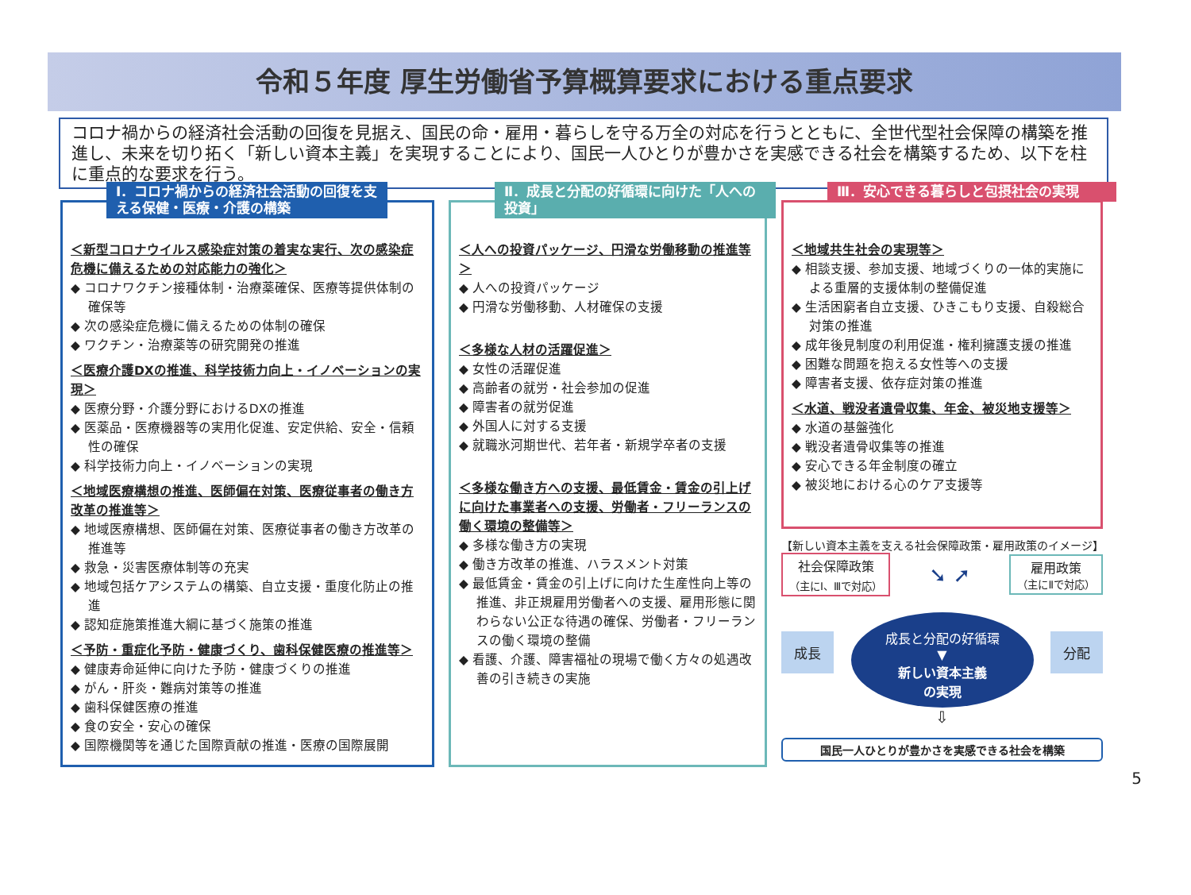令和５年度 厚生労働省予算概算要求における重点要求
コロナ禍からの経済社会活動の回復を見据え、国民の命・雇用・暮らしを守る万全の対応を行うとともに、全世代型社会保障の構築を推進し、未来を切り拓く「新しい資本主義」を実現することにより、国民一人ひとりが豊かさを実感できる社会を構築するため、以下を柱に重点的な要求を行う。
Ⅰ．コロナ禍からの経済社会活動の回復を支える保健・医療・介護の構築
＜新型コロナウイルス感染症対策の着実な実行、次の感染症危機に備えるための対応能力の強化＞
◆ コロナワクチン接種体制・治療薬確保、医療等提供体制の確保等
◆ 次の感染症危機に備えるための体制の確保
◆ ワクチン・治療薬等の研究開発の推進
＜医療介護DXの推進、科学技術力向上・イノベーションの実現＞
◆ 医療分野・介護分野におけるDXの推進
◆ 医薬品・医療機器等の実用化促進、安定供給、安全・信頼性の確保
◆ 科学技術力向上・イノベーションの実現
＜地域医療構想の推進、医師偏在対策、医療従事者の働き方改革の推進等＞
◆ 地域医療構想、医師偏在対策、医療従事者の働き方改革の推進等
◆ 救急・災害医療体制等の充実
◆ 地域包括ケアシステムの構築、自立支援・重度化防止の推進
◆ 認知症施策推進大綱に基づく施策の推進
＜予防・重症化予防・健康づくり、歯科保健医療の推進等＞
◆ 健康寿命延伸に向けた予防・健康づくりの推進
◆ がん・肝炎・難病対策等の推進
◆ 歯科保健医療の推進
◆ 食の安全・安心の確保
◆ 国際機関等を通じた国際貢献の推進・医療の国際展開
Ⅱ．成長と分配の好循環に向けた「人への投資」
＜人への投資パッケージ、円滑な労働移動の推進等＞
◆ 人への投資パッケージ
◆ 円滑な労働移動、人材確保の支援
＜多様な人材の活躍促進＞
◆ 女性の活躍促進
◆ 高齢者の就労・社会参加の促進
◆ 障害者の就労促進
◆ 外国人に対する支援
◆ 就職氷河期世代、若年者・新規学卒者の支援
＜多様な働き方への支援、最低賃金・賃金の引上げに向けた事業者への支援、労働者・フリーランスの働く環境の整備等＞
◆ 多様な働き方の実現
◆ 働き方改革の推進、ハラスメント対策
◆ 最低賃金・賃金の引上げに向けた生産性向上等の推進、非正規雇用労働者への支援、雇用形態に関わらない公正な待遇の確保、労働者・フリーランスの働く環境の整備
◆ 看護、介護、障害福祉の現場で働く方々の処遇改善の引き続きの実施
Ⅲ．安心できる暮らしと包摂社会の実現
＜地域共生社会の実現等＞
◆ 相談支援、参加支援、地域づくりの一体的実施による重層的支援体制の整備促進
◆ 生活困窮者自立支援、ひきこもり支援、自殺総合対策の推進
◆ 成年後見制度の利用促進・権利擁護支援の推進
◆ 困難な問題を抱える女性等への支援
◆ 障害者支援、依存症対策の推進
＜水道、戦没者遺骨収集、年金、被災地支援等＞
◆ 水道の基盤強化
◆ 戦没者遺骨収集等の推進
◆ 安心できる年金制度の確立
◆ 被災地における心のケア支援等
【新しい資本主義を支える社会保障政策・雇用政策のイメージ】
社会保障政策
（主にⅠ、Ⅲで対応）
➘ ➚
雇用政策
（主にⅡで対応）
成長
成長と分配の好循環
▼
新しい資本主義
の実現
分配
⇩
国民一人ひとりが豊かさを実感できる社会を構築
5